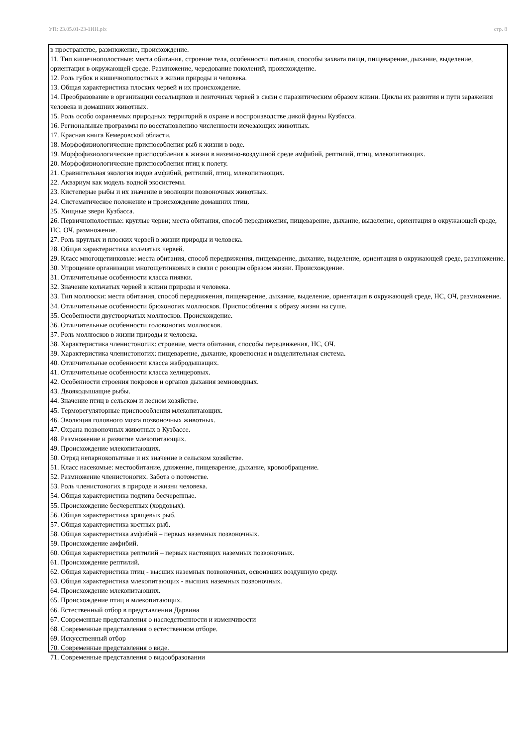УП: 23.05.01-23-1ИН.plx стр. 8
в пространстве, размножение, происхождение.
11. Тип кишечнополостные: места обитания, строение тела, особенности питания, способы захвата пищи, пищеварение, дыхание, выделение, ориентация в окружающей среде. Размножение, чередование поколений, происхождение.
12. Роль губок и кишечнополостных в жизни природы и человека.
13. Общая характеристика плоских червей и их происхождение.
14. Преобразование в организации сосальщиков и ленточных червей в связи с паразитическим образом жизни. Циклы их развития и пути заражения человека и домашних животных.
15. Роль особо охраняемых природных территорий в охране и воспроизводстве дикой фауны Кузбасса.
16. Региональные программы по восстановлению численности исчезающих животных.
17. Красная книга Кемеровской области.
18. Морфофизиологические приспособления рыб к жизни в воде.
19. Морфофизиологические приспособления к жизни в наземно-воздушной среде амфибий, рептилий, птиц, млекопитающих.
20. Морфофизиологические приспособления птиц к полету.
21. Сравнительная экология видов амфибий, рептилий, птиц, млекопитающих.
22. Аквариум как модель водной экосистемы.
23. Кистеперые рыбы и их значение в эволюции позвоночных животных.
24. Систематическое положение и происхождение домашних птиц.
25. Хищные звери Кузбасса.
26. Первичнополостные: круглые черви; места обитания, способ передвижения, пищеварение, дыхание, выделение, ориентация в окружающей среде, НС, ОЧ, размножение.
27. Роль круглых и плоских червей в жизни природы и человека.
28. Общая характеристика кольчатых червей.
29. Класс многощетинковые: места обитания, способ передвижения, пищеварение, дыхание, выделение, ориентация в окружающей среде, размножение.
30. Упрощение организации многощетинковых в связи с роющим образом жизни. Происхождение.
31. Отличительные особенности класса пиявки.
32. Значение кольчатых червей в жизни природы и человека.
33. Тип моллюски: места обитания, способ передвижения, пищеварение, дыхание, выделение, ориентация в окружающей среде, НС, ОЧ, размножение.
34. Отличительные особенности брюхоногих моллюсков. Приспособления к образу жизни на суше.
35. Особенности двустворчатых моллюсков. Происхождение.
36. Отличительные особенности головоногих моллюсков.
37. Роль моллюсков в жизни природы и человека.
38. Характеристика членистоногих: строение, места обитания, способы передвижения, НС, ОЧ.
39. Характеристика членистоногих: пищеварение, дыхание, кровеносная и выделительная система.
40. Отличительные особенности класса жабродышащих.
41. Отличительные особенности класса хелицеровых.
42. Особенности строения покровов и органов дыхания земноводных.
43. Двоякодышащие рыбы.
44. Значение птиц в сельском и лесном хозяйстве.
45. Терморегуляторные приспособления млекопитающих.
46. Эволюция головного мозга позвоночных животных.
47. Охрана позвоночных животных в Кузбассе.
48. Размножение и развитие млекопитающих.
49. Происхождение млекопитающих.
50. Отряд непарнокопытные и их значение в сельском хозяйстве.
51. Класс насекомые: местообитание, движение, пищеварение, дыхание, кровообращение.
52. Размножение членистоногих. Забота о потомстве.
53. Роль членистоногих в природе и жизни человека.
54. Общая характеристика подтипа бесчерепные.
55. Происхождение бесчерепных (хордовых).
56. Общая характеристика хрящевых рыб.
57. Общая характеристика костных рыб.
58. Общая характеристика амфибий – первых наземных позвоночных.
59. Происхождение амфибий.
60. Общая характеристика рептилий – первых настоящих наземных позвоночных.
61. Происхождение рептилий.
62. Общая характеристика птиц - высших наземных позвоночных, освоивших воздушную среду.
63. Общая характеристика млекопитающих - высших наземных позвоночных.
64. Происхождение млекопитающих.
65. Происхождение птиц и млекопитающих.
66. Естественный отбор в представлении Дарвина
67. Современные представления о наследственности и изменчивости
68. Современные представления о естественном отборе.
69. Искусственный отбор
70. Современные представления о виде.
71. Современные представления о видообразовании